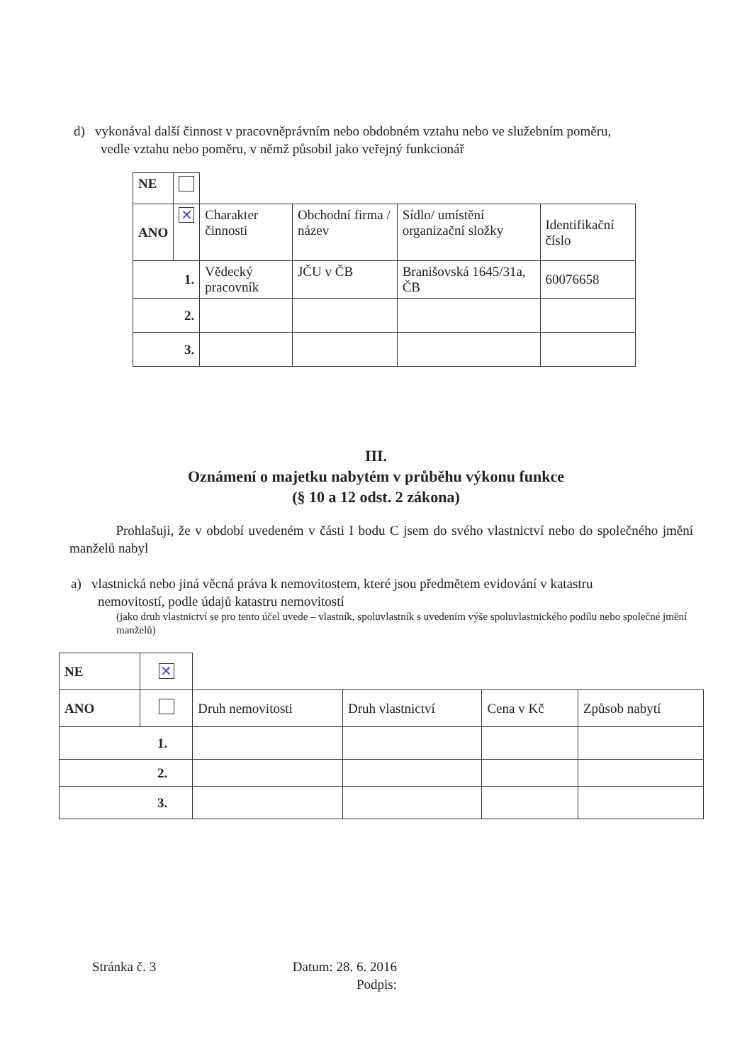d) vykonával další činnost v pracovněprávním nebo obdobném vztahu nebo ve služebním poměru,
vedle vztahu nebo poměru, v němž působil jako veřejný funkcionář
| NE | | | | | |
| ANO | ✕ | Charakter činnosti | Obchodní firma / název | Sídlo/ umístění organizační složky | Identifikační číslo |
| 1. | | Vědecký pracovník | JČU v ČB | Branišovská 1645/31a, ČB | 60076658 |
| 2. | | | | | |
| 3. | | | | | |
III.
Oznámení o majetku nabytém v průběhu výkonu funkce
(§ 10 a 12 odst. 2 zákona)
Prohlašuji, že v období uvedeném v části I bodu C jsem do svého vlastnictví nebo do společného jmění manželů nabyl
a) vlastnická nebo jiná věcná práva k nemovitostem, které jsou předmětem evidování v katastru
nemovitostí, podle údajů katastru nemovitostí
(jako druh vlastnictví se pro tento účel uvede – vlastník, spoluvlastník s uvedením výše spoluvlastnického podílu nebo společné jmění manželů)
| NE | ✕ | | | | |
| ANO | | Druh nemovitosti | Druh vlastnictví | Cena v Kč | Způsob nabytí |
| 1. | | | | | |
| 2. | | | | | |
| 3. | | | | | |
Stránka č. 3
Datum: 28. 6. 2016
Podpis: